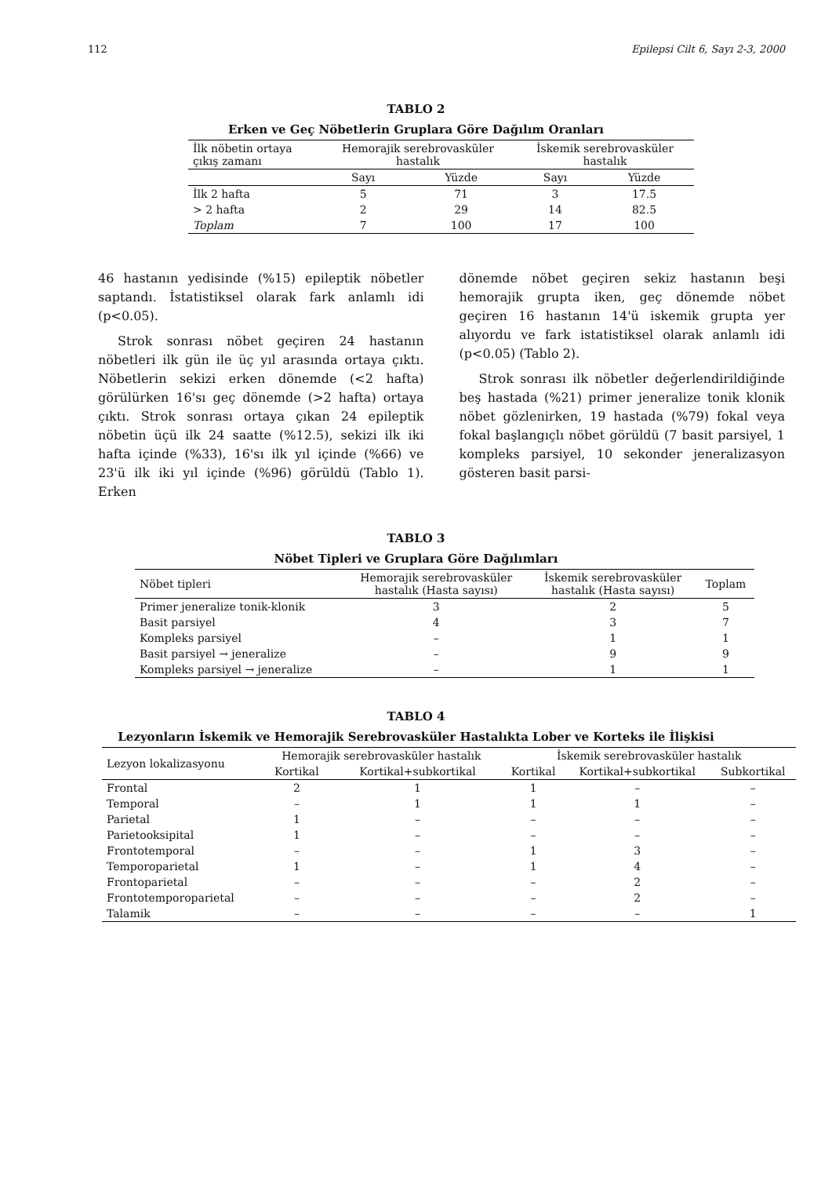112 Epilepsi Cilt 6, Sayı 2-3, 2000
TABLO 2
Erken ve Geç Nöbetlerin Gruplara Göre Dağılım Oranları
| İlk nöbetin ortaya çıkış zamanı | Hemorajik serebrovasküler hastalık | | İskemik serebrovasküler hastalık | |
| --- | --- | --- | --- | --- |
| | Sayı | Yüzde | Sayı | Yüzde |
| İlk 2 hafta | 5 | 71 | 3 | 17.5 |
| > 2 hafta | 2 | 29 | 14 | 82.5 |
| Toplam | 7 | 100 | 17 | 100 |
46 hastanın yedisinde (%15) epileptik nöbetler saptandı. İstatistiksel olarak fark anlamlı idi (p<0.05).
Strok sonrası nöbet geçiren 24 hastanın nöbetleri ilk gün ile üç yıl arasında ortaya çıktı. Nöbetlerin sekizi erken dönemde (<2 hafta) görülürken 16'sı geç dönemde (>2 hafta) ortaya çıktı. Strok sonrası ortaya çıkan 24 epileptik nöbetin üçü ilk 24 saatte (%12.5), sekizi ilk iki hafta içinde (%33), 16'sı ilk yıl içinde (%66) ve 23'ü ilk iki yıl içinde (%96) görüldü (Tablo 1). Erken
dönemde nöbet geçiren sekiz hastanın beşi hemorajik grupta iken, geç dönemde nöbet geçiren 16 hastanın 14'ü iskemik grupta yer alıyordu ve fark istatistiksel olarak anlamlı idi (p<0.05) (Tablo 2).
Strok sonrası ilk nöbetler değerlendirildiğinde beş hastada (%21) primer jeneralize tonik klonik nöbet gözlenirken, 19 hastada (%79) fokal veya fokal başlangıçlı nöbet görüldü (7 basit parsiyel, 1 kompleks parsiyel, 10 sekonder jeneralizasyon gösteren basit parsi-
TABLO 3
Nöbet Tipleri ve Gruplara Göre Dağılımları
| Nöbet tipleri | Hemorajik serebrovasküler hastalık (Hasta sayısı) | İskemik serebrovasküler hastalık (Hasta sayısı) | Toplam |
| --- | --- | --- | --- |
| Primer jeneralize tonik-klonik | 3 | 2 | 5 |
| Basit parsiyel | 4 | 3 | 7 |
| Kompleks parsiyel | – | 1 | 1 |
| Basit parsiyel → jeneralize | – | 9 | 9 |
| Kompleks parsiyel → jeneralize | – | 1 | 1 |
TABLO 4
Lezyonların İskemik ve Hemorajik Serebrovasküler Hastalıkta Lober ve Korteks ile İlişkisi
| Lezyon lokalizasyonu | Hemorajik serebrovasküler hastalık | | İskemik serebrovasküler hastalık | | |
| --- | --- | --- | --- | --- | --- |
| | Kortikal | Kortikal+subkortikal | Kortikal | Kortikal+subkortikal | Subkortikal |
| Frontal | 2 | 1 | 1 | – | – |
| Temporal | – | 1 | 1 | 1 | – |
| Parietal | 1 | – | – | – | – |
| Parietooksipital | 1 | – | – | – | – |
| Frontotemporal | – | – | 1 | 3 | – |
| Temporoparietal | 1 | – | 1 | 4 | – |
| Frontoparietal | – | – | – | 2 | – |
| Frontotemporoparietal | – | – | – | 2 | – |
| Talamik | – | – | – | – | 1 |